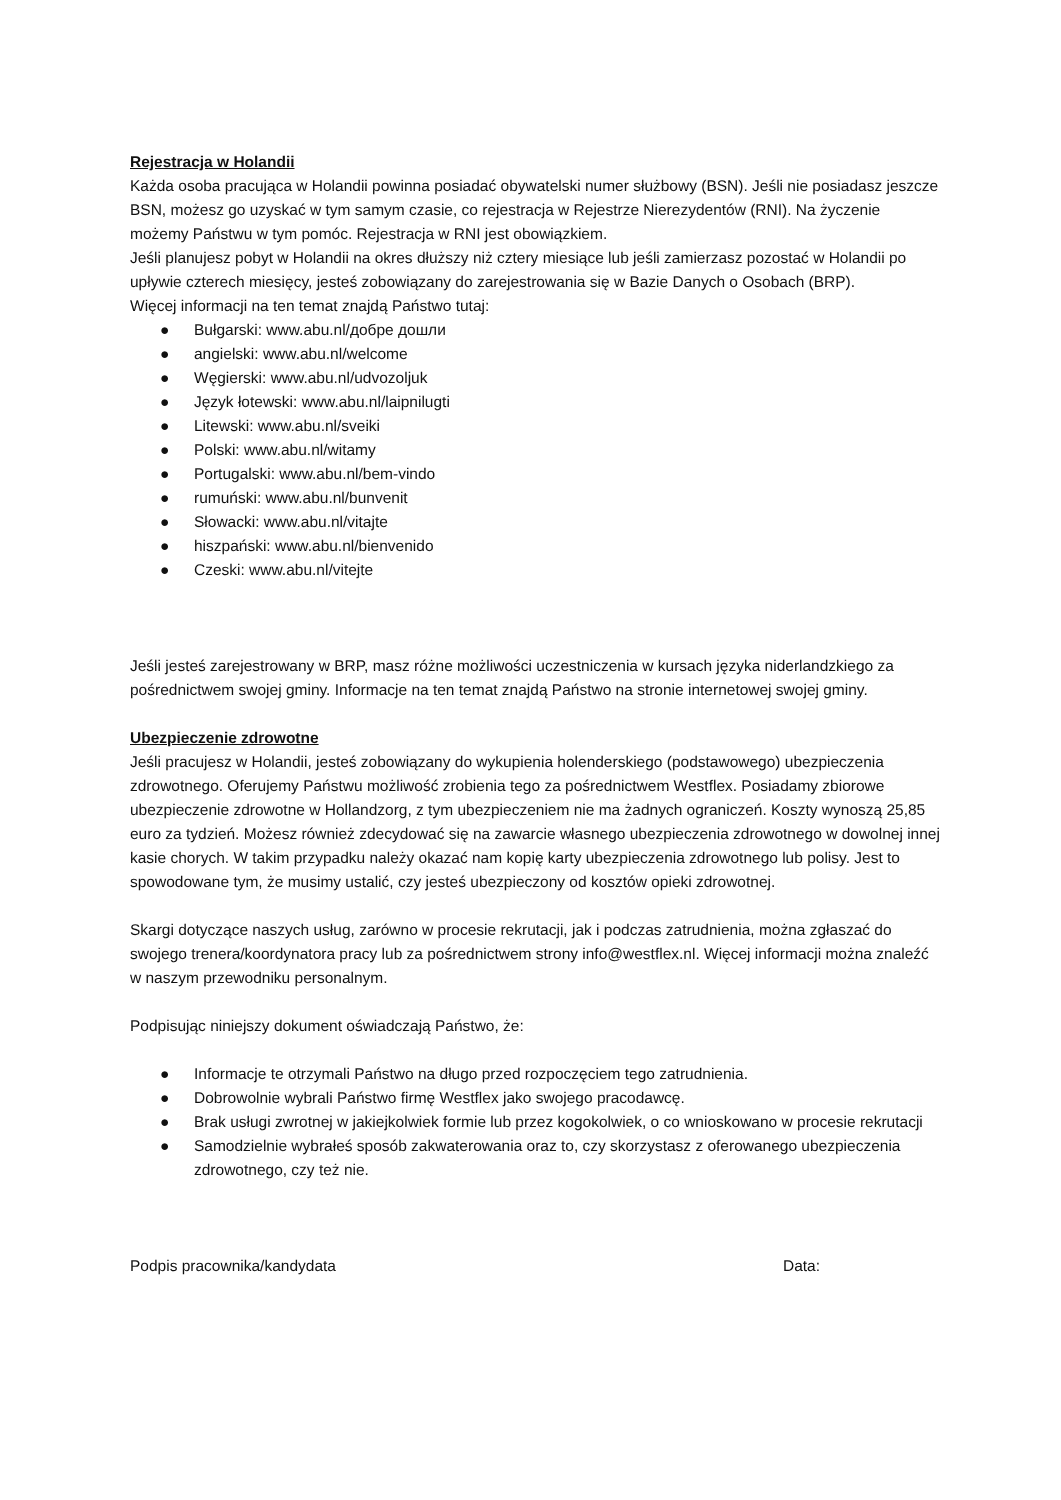Rejestracja w Holandii
Każda osoba pracująca w Holandii powinna posiadać obywatelski numer służbowy (BSN). Jeśli nie posiadasz jeszcze BSN, możesz go uzyskać w tym samym czasie, co rejestracja w Rejestrze Nierezydentów (RNI). Na życzenie możemy Państwu w tym pomóc. Rejestracja w RNI jest obowiązkiem.
Jeśli planujesz pobyt w Holandii na okres dłuższy niż cztery miesiące lub jeśli zamierzasz pozostać w Holandii po upływie czterech miesięcy, jesteś zobowiązany do zarejestrowania się w Bazie Danych o Osobach (BRP).
Więcej informacji na ten temat znajdą Państwo tutaj:
● Bułgarski: www.abu.nl/добре дошли
● angielski: www.abu.nl/welcome
● Węgierski: www.abu.nl/udvozoljuk
● Język łotewski: www.abu.nl/laipnilugti
● Litewski: www.abu.nl/sveiki
● Polski: www.abu.nl/witamy
● Portugalski: www.abu.nl/bem-vindo
● rumuński: www.abu.nl/bunvenit
● Słowacki: www.abu.nl/vitajte
● hiszpański: www.abu.nl/bienvenido
● Czeski: www.abu.nl/vitejte
Jeśli jesteś zarejestrowany w BRP, masz różne możliwości uczestniczenia w kursach języka niderlandzkiego za pośrednictwem swojej gminy. Informacje na ten temat znajdą Państwo na stronie internetowej swojej gminy.
Ubezpieczenie zdrowotne
Jeśli pracujesz w Holandii, jesteś zobowiązany do wykupienia holenderskiego (podstawowego) ubezpieczenia zdrowotnego. Oferujemy Państwu możliwość zrobienia tego za pośrednictwem Westflex. Posiadamy zbiorowe ubezpieczenie zdrowotne w Hollandzorg, z tym ubezpieczeniem nie ma żadnych ograniczeń. Koszty wynoszą 25,85 euro za tydzień. Możesz również zdecydować się na zawarcie własnego ubezpieczenia zdrowotnego w dowolnej innej kasie chorych. W takim przypadku należy okazać nam kopię karty ubezpieczenia zdrowotnego lub polisy. Jest to spowodowane tym, że musimy ustalić, czy jesteś ubezpieczony od kosztów opieki zdrowotnej.
Skargi dotyczące naszych usług, zarówno w procesie rekrutacji, jak i podczas zatrudnienia, można zgłaszać do swojego trenera/koordynatora pracy lub za pośrednictwem strony info@westflex.nl. Więcej informacji można znaleźć w naszym przewodniku personalnym.
Podpisując niniejszy dokument oświadczają Państwo, że:
● Informacje te otrzymali Państwo na długo przed rozpoczęciem tego zatrudnienia.
● Dobrowolnie wybrali Państwo firmę Westflex jako swojego pracodawcę.
● Brak usługi zwrotnej w jakiejkolwiek formie lub przez kogokolwiek, o co wnioskowano w procesie rekrutacji
● Samodzielnie wybrałeś sposób zakwaterowania oraz to, czy skorzystasz z oferowanego ubezpieczenia zdrowotnego, czy też nie.
Podpis pracownika/kandydata Data: